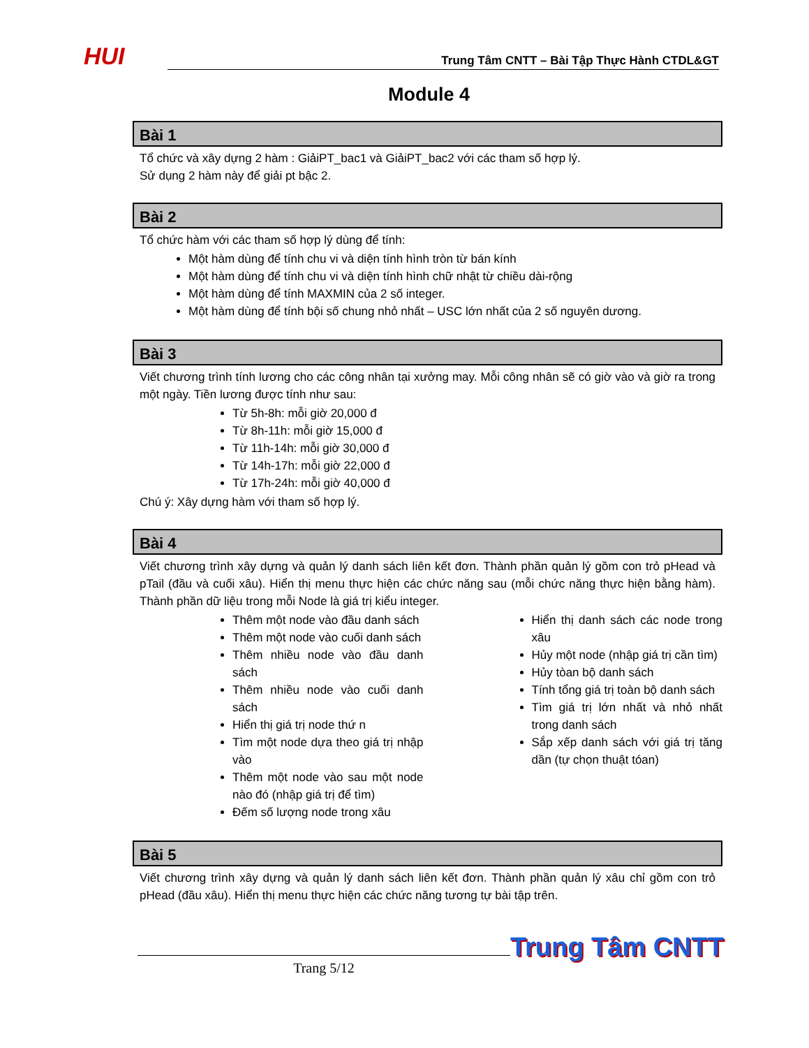HUI
Trung Tâm CNTT – Bài Tập Thực Hành CTDL&GT
Module 4
Bài 1
Tổ chức và xây dựng 2 hàm : GiảiPT_bac1 và GiảiPT_bac2 với các tham số hợp lý.
Sử dụng 2 hàm này để giải pt bậc 2.
Bài 2
Tổ chức hàm với các tham số hợp lý dùng để tính:
Một hàm dùng để tính chu vi và diện tính hình tròn từ bán kính
Một hàm dùng để tính chu vi và diện tính hình chữ nhật từ chiều dài-rộng
Một hàm dùng để tính MAXMIN của 2 số integer.
Một hàm dùng để tính bội số chung nhỏ nhất – USC lớn nhất của 2 số nguyên dương.
Bài 3
Viết chương trình tính lương cho các công nhân tại xưởng may. Mỗi công nhân sẽ có giờ vào và giờ ra trong một ngày. Tiền lương được tính như sau:
Từ 5h-8h: mỗi giờ 20,000 đ
Từ 8h-11h: mỗi giờ 15,000 đ
Từ 11h-14h: mỗi giờ 30,000 đ
Từ 14h-17h: mỗi giờ 22,000 đ
Từ 17h-24h: mỗi giờ 40,000 đ
Chú ý: Xây dựng hàm với tham số hợp lý.
Bài 4
Viết chương trình xây dựng và quản lý danh sách liên kết đơn. Thành phần quản lý gồm con trỏ pHead và pTail (đầu và cuối xâu). Hiển thị menu thực hiện các chức năng sau (mỗi chức năng thực hiện bằng hàm). Thành phần dữ liệu trong mỗi Node là giá trị kiểu integer.
Thêm một node vào đầu danh sách
Thêm một node vào cuối danh sách
Thêm nhiều node vào đầu danh sách
Thêm nhiều node vào cuối danh sách
Hiển thị giá trị node thứ n
Tìm một node dựa theo giá trị nhập vào
Thêm một node vào sau một node nào đó (nhập giá trị để tìm)
Đếm số lượng node trong xâu
Hiển thị danh sách các node trong xâu
Hủy một node (nhập giá trị cần tìm)
Hủy tòan bộ danh sách
Tính tổng giá trị toàn bộ danh sách
Tìm giá trị lớn nhất và nhỏ nhất trong danh sách
Sắp xếp danh sách với giá trị tăng dần (tự chọn thuật tóan)
Bài 5
Viết chương trình xây dựng và quản lý danh sách liên kết đơn. Thành phần quản lý xâu chỉ gồm con trỏ pHead (đầu xâu). Hiển thị menu thực hiện các chức năng tương tự bài tập trên.
Trang 5/12
Trung Tâm CNTT